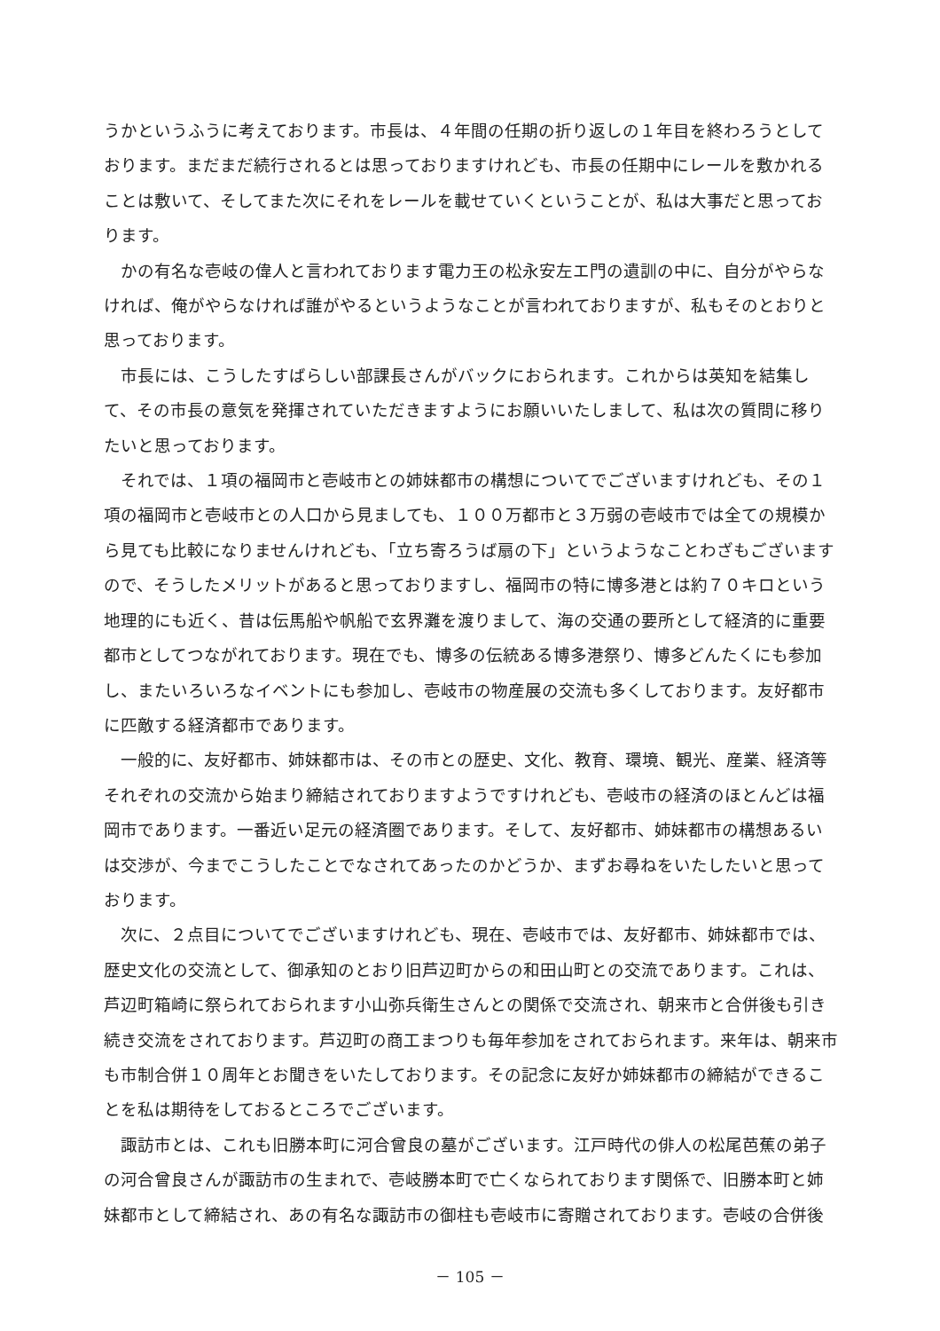うかというふうに考えております。市長は、４年間の任期の折り返しの１年目を終わろうとしております。まだまだ続行されるとは思っておりますけれども、市長の任期中にレールを敷かれることは敷いて、そしてまた次にそれをレールを載せていくということが、私は大事だと思っております。
かの有名な壱岐の偉人と言われております電力王の松永安左エ門の遺訓の中に、自分がやらなければ、俺がやらなければ誰がやるというようなことが言われておりますが、私もそのとおりと思っております。
市長には、こうしたすばらしい部課長さんがバックにおられます。これからは英知を結集して、その市長の意気を発揮されていただきますようにお願いいたしまして、私は次の質問に移りたいと思っております。
それでは、１項の福岡市と壱岐市との姉妹都市の構想についてでございますけれども、その１項の福岡市と壱岐市との人口から見ましても、１００万都市と３万弱の壱岐市では全ての規模から見ても比較になりませんけれども、「立ち寄ろうば扇の下」というようなことわざもございますので、そうしたメリットがあると思っておりますし、福岡市の特に博多港とは約７０キロという地理的にも近く、昔は伝馬船や帆船で玄界灘を渡りまして、海の交通の要所として経済的に重要都市としてつながれております。現在でも、博多の伝統ある博多港祭り、博多どんたくにも参加し、またいろいろなイベントにも参加し、壱岐市の物産展の交流も多くしております。友好都市に匹敵する経済都市であります。
一般的に、友好都市、姉妹都市は、その市との歴史、文化、教育、環境、観光、産業、経済等それぞれの交流から始まり締結されておりますようですけれども、壱岐市の経済のほとんどは福岡市であります。一番近い足元の経済圏であります。そして、友好都市、姉妹都市の構想あるいは交渉が、今までこうしたことでなされてあったのかどうか、まずお尋ねをいたしたいと思っております。
次に、２点目についてでございますけれども、現在、壱岐市では、友好都市、姉妹都市では、歴史文化の交流として、御承知のとおり旧芦辺町からの和田山町との交流であります。これは、芦辺町箱崎に祭られておられます小山弥兵衛生さんとの関係で交流され、朝来市と合併後も引き続き交流をされております。芦辺町の商工まつりも毎年参加をされておられます。来年は、朝来市も市制合併１０周年とお聞きをいたしております。その記念に友好か姉妹都市の締結ができることを私は期待をしておるところでございます。
諏訪市とは、これも旧勝本町に河合曾良の墓がございます。江戸時代の俳人の松尾芭蕉の弟子の河合曾良さんが諏訪市の生まれで、壱岐勝本町で亡くなられております関係で、旧勝本町と姉妹都市として締結され、あの有名な諏訪市の御柱も壱岐市に寄贈されております。壱岐の合併後
－ 105 －